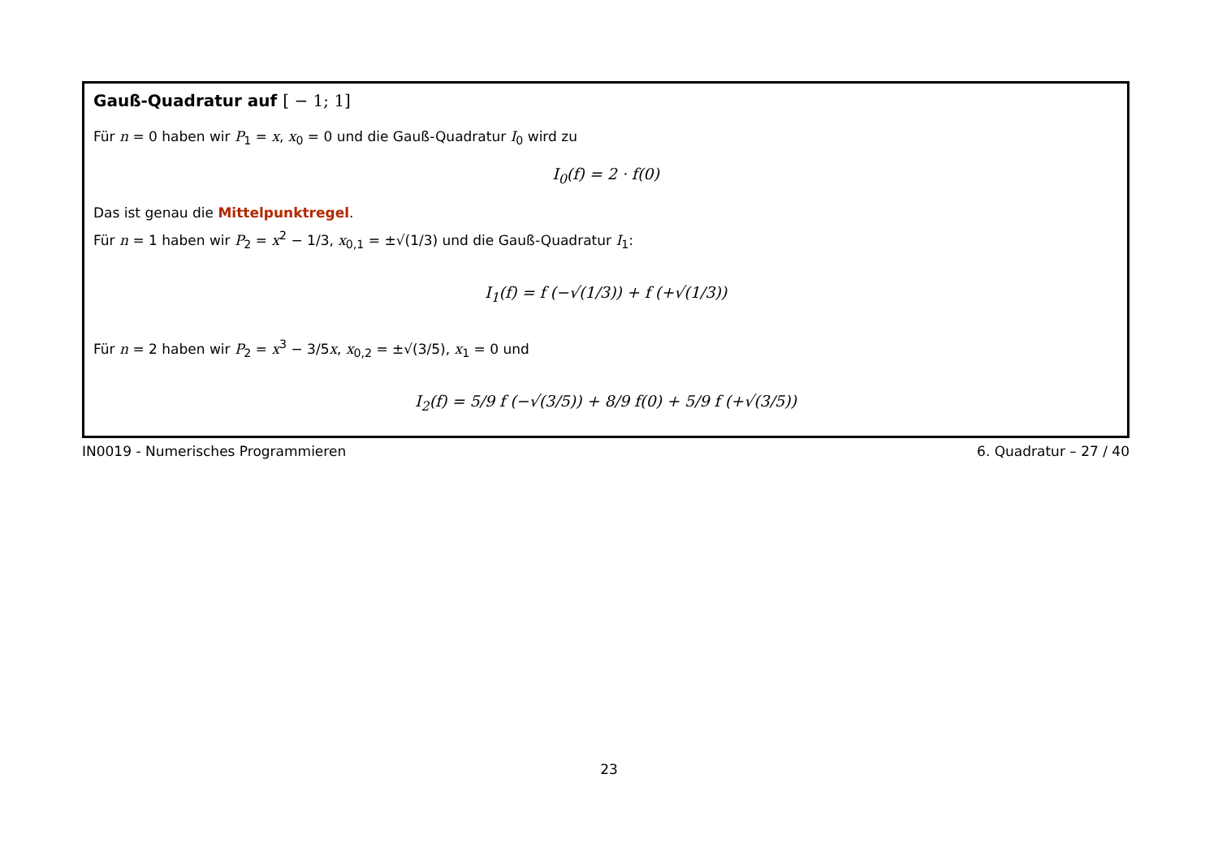Gauß-Quadratur auf [ − 1; 1]
Für n = 0 haben wir P<sub>1</sub> = x, x<sub>0</sub> = 0 und die Gauß-Quadratur I<sub>0</sub> wird zu
I<sub>0</sub>(f) = 2 · f(0)
Das ist genau die Mittelpunktregel.
Für n = 1 haben wir P<sub>2</sub> = x<sup>2</sup> − 1/3, x<sub>0,1</sub> = ±√(1/3) und die Gauß-Quadratur I<sub>1</sub>:
I<sub>1</sub>(f) = f (−√(1/3)) + f (+√(1/3))
Für n = 2 haben wir P<sub>2</sub> = x<sup>3</sup> − 3/5x, x<sub>0,2</sub> = ±√(3/5), x<sub>1</sub> = 0 und
I<sub>2</sub>(f) = 5/9 f (−√(3/5)) + 8/9 f(0) + 5/9 f (+√(3/5))
IN0019 - Numerisches Programmieren 6. Quadratur – 27 / 40
23